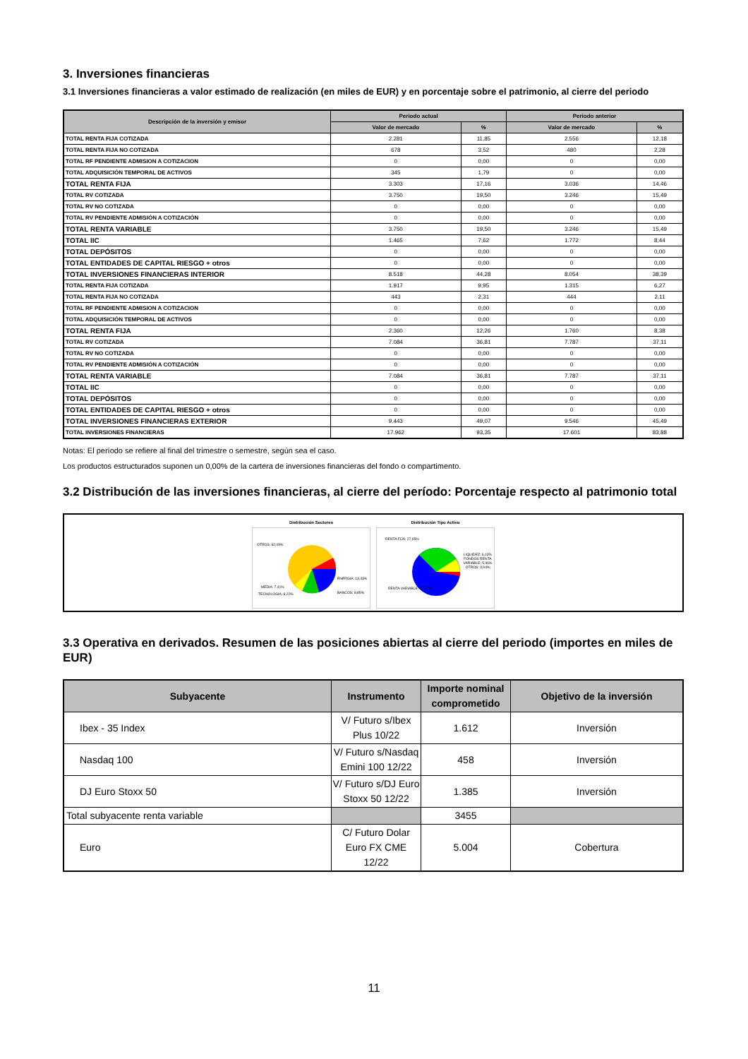3. Inversiones financieras
3.1 Inversiones financieras a valor estimado de realización (en miles de EUR) y en porcentaje sobre el patrimonio, al cierre del periodo
| Descripción de la inversión y emisor | Periodo actual | | Periodo anterior | |
| --- | --- | --- | --- | --- |
| | Valor de mercado | % | Valor de mercado | % |
| TOTAL RENTA FIJA COTIZADA | 2.281 | 11,85 | 2.556 | 12,18 |
| TOTAL RENTA FIJA NO COTIZADA | 678 | 3,52 | 480 | 2,28 |
| TOTAL RF PENDIENTE ADMISION A COTIZACION | 0 | 0,00 | 0 | 0,00 |
| TOTAL ADQUISICIÓN TEMPORAL DE ACTIVOS | 345 | 1,79 | 0 | 0,00 |
| TOTAL RENTA FIJA | 3.303 | 17,16 | 3.036 | 14,46 |
| TOTAL RV COTIZADA | 3.750 | 19,50 | 3.246 | 15,49 |
| TOTAL RV NO COTIZADA | 0 | 0,00 | 0 | 0,00 |
| TOTAL RV PENDIENTE ADMISIÓN A COTIZACIÓN | 0 | 0,00 | 0 | 0,00 |
| TOTAL RENTA VARIABLE | 3.750 | 19,50 | 3.246 | 15,49 |
| TOTAL IIC | 1.465 | 7,62 | 1.772 | 8,44 |
| TOTAL DEPÓSITOS | 0 | 0,00 | 0 | 0,00 |
| TOTAL ENTIDADES DE CAPITAL RIESGO + otros | 0 | 0,00 | 0 | 0,00 |
| TOTAL INVERSIONES FINANCIERAS INTERIOR | 8.518 | 44,28 | 8.054 | 38,39 |
| TOTAL RENTA FIJA COTIZADA | 1.917 | 9,95 | 1.315 | 6,27 |
| TOTAL RENTA FIJA NO COTIZADA | 443 | 2,31 | 444 | 2,11 |
| TOTAL RF PENDIENTE ADMISION A COTIZACION | 0 | 0,00 | 0 | 0,00 |
| TOTAL ADQUISICIÓN TEMPORAL DE ACTIVOS | 0 | 0,00 | 0 | 0,00 |
| TOTAL RENTA FIJA | 2.360 | 12,26 | 1.760 | 8,38 |
| TOTAL RV COTIZADA | 7.084 | 36,81 | 7.787 | 37,11 |
| TOTAL RV NO COTIZADA | 0 | 0,00 | 0 | 0,00 |
| TOTAL RV PENDIENTE ADMISIÓN A COTIZACIÓN | 0 | 0,00 | 0 | 0,00 |
| TOTAL RENTA VARIABLE | 7.084 | 36,81 | 7.787 | 37,11 |
| TOTAL IIC | 0 | 0,00 | 0 | 0,00 |
| TOTAL DEPÓSITOS | 0 | 0,00 | 0 | 0,00 |
| TOTAL ENTIDADES DE CAPITAL RIESGO + otros | 0 | 0,00 | 0 | 0,00 |
| TOTAL INVERSIONES FINANCIERAS EXTERIOR | 9.443 | 49,07 | 9.546 | 45,49 |
| TOTAL INVERSIONES FINANCIERAS | 17.962 | 93,35 | 17.601 | 83,88 |
Notas: El período se refiere al final del trimestre o semestre, según sea el caso.
Los productos estructurados suponen un 0,00% de la cartera de inversiones financieras del fondo o compartimento.
3.2 Distribución de las inversiones financieras, al cierre del período: Porcentaje respecto al patrimonio total
Distribución Sectores
OTROS: 62,09%
ENERGIA: 13,43%
MEDIA: 7,41%
TECNOLOGIA: 8,22% BANCOS: 8,85%
Distribución Tipo Activo
RENTA FIJA: 27,65%
LIQUIDEZ: 6,13% FONDOS RENTA VARIABLE: 5,96% OTROS: 3,94%
RENTA VARIABLE: 56,32%
3.3 Operativa en derivados. Resumen de las posiciones abiertas al cierre del periodo (importes en miles de EUR)
| Subyacente | Instrumento | Importe nominal comprometido | Objetivo de la inversión |
| --- | --- | --- | --- |
| Ibex - 35 Index | V/ Futuro s/Ibex Plus 10/22 | 1.612 | Inversión |
| Nasdaq 100 | V/ Futuro s/Nasdaq Emini 100 12/22 | 458 | Inversión |
| DJ Euro Stoxx 50 | V/ Futuro s/DJ Euro Stoxx 50 12/22 | 1.385 | Inversión |
| Total subyacente renta variable | | 3455 | |
| Euro | C/ Futuro Dolar Euro FX CME 12/22 | 5.004 | Cobertura |
11